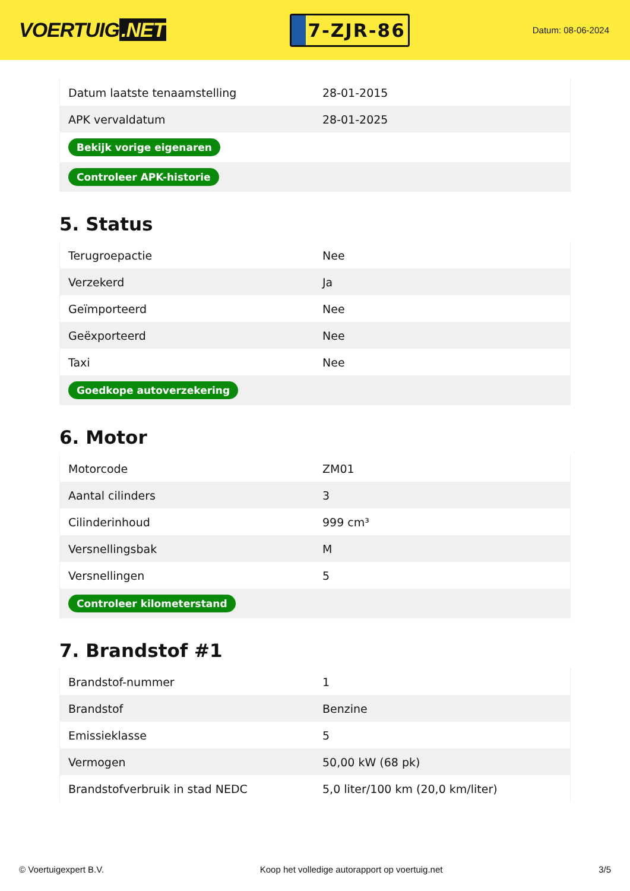VOERTUIG.NET
7-ZJR-86
Datum: 08-06-2024
| Datum laatste tenaamstelling | 28-01-2015 |
| APK vervaldatum | 28-01-2025 |
| Bekijk vorige eigenaren | |
| Controleer APK-historie | |
5. Status
| Terugroepactie | Nee |
| Verzekerd | Ja |
| Geïmporteerd | Nee |
| Geëxporteerd | Nee |
| Taxi | Nee |
| Goedkope autoverzekering | |
6. Motor
| Motorcode | ZM01 |
| Aantal cilinders | 3 |
| Cilinderinhoud | 999 cm³ |
| Versnellingsbak | M |
| Versnellingen | 5 |
| Controleer kilometerstand | |
7. Brandstof #1
| Brandstof-nummer | 1 |
| Brandstof | Benzine |
| Emissieklasse | 5 |
| Vermogen | 50,00 kW (68 pk) |
| Brandstofverbruik in stad NEDC | 5,0 liter/100 km (20,0 km/liter) |
© Voertuigexpert B.V. Koop het volledige autorapport op voertuig.net 3/5